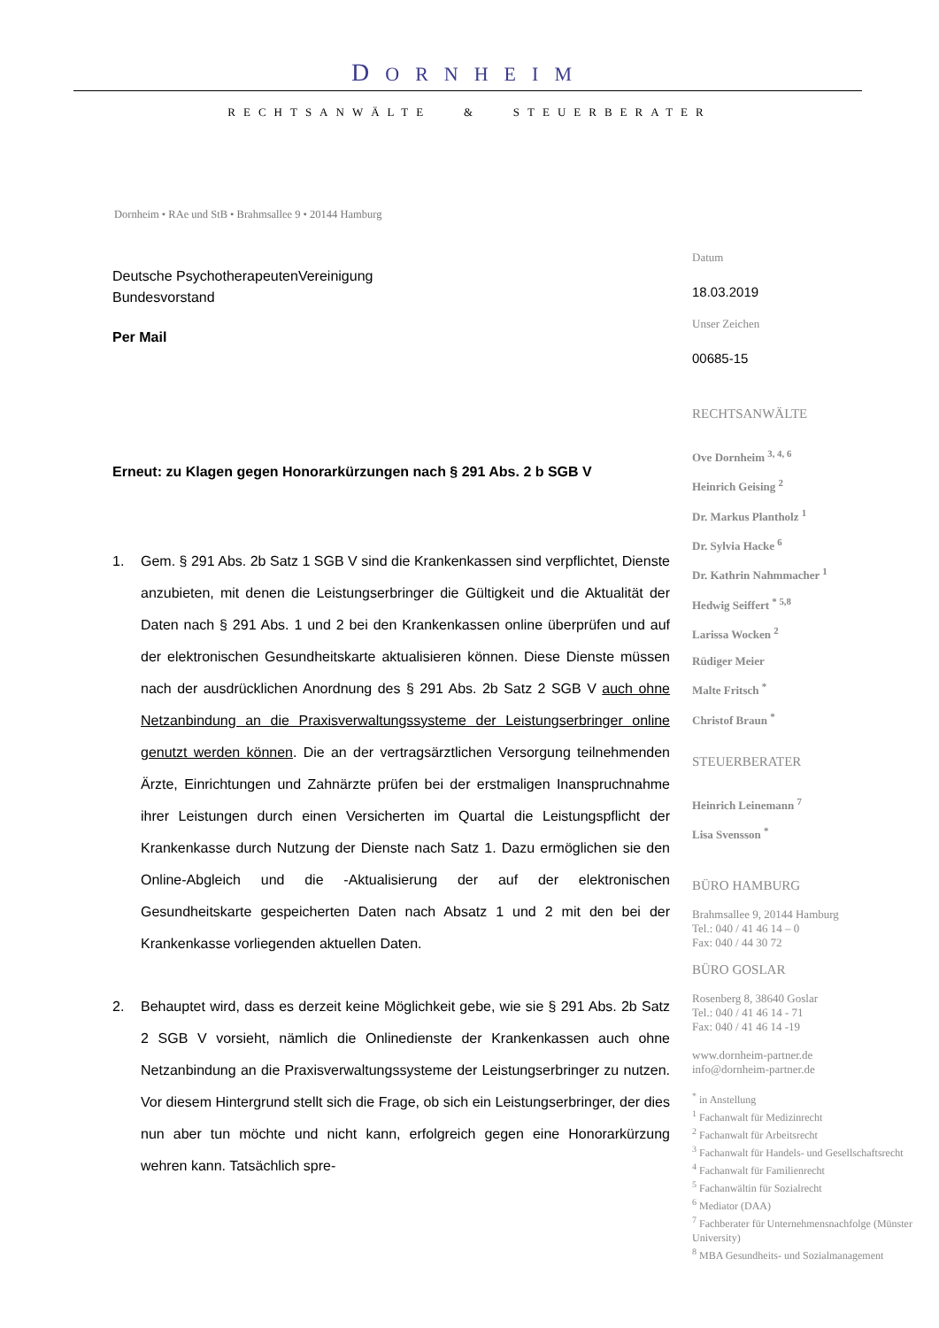DORNHEIM
RECHTSANWÄLTE & STEUERBERATER
Dornheim • RAe und StB • Brahmsallee 9 • 20144 Hamburg
Deutsche PsychotherapeutenVereinigung
Bundesvorstand
Per Mail
Erneut: zu Klagen gegen Honorarkürzungen nach § 291 Abs. 2 b SGB V
1. Gem. § 291 Abs. 2b Satz 1 SGB V sind die Krankenkassen sind verpflichtet, Dienste anzubieten, mit denen die Leistungserbringer die Gültigkeit und die Aktualität der Daten nach § 291 Abs. 1 und 2 bei den Krankenkassen online überprüfen und auf der elektronischen Gesundheitskarte aktualisieren können. Diese Dienste müssen nach der ausdrücklichen Anordnung des § 291 Abs. 2b Satz 2 SGB V auch ohne Netzanbindung an die Praxisverwaltungssysteme der Leistungserbringer online genutzt werden können. Die an der vertragsärztlichen Versorgung teilnehmenden Ärzte, Einrichtungen und Zahnärzte prüfen bei der erstmaligen Inanspruchnahme ihrer Leistungen durch einen Versicherten im Quartal die Leistungspflicht der Krankenkasse durch Nutzung der Dienste nach Satz 1. Dazu ermöglichen sie den Online-Abgleich und die -Aktualisierung der auf der elektronischen Gesundheitskarte gespeicherten Daten nach Absatz 1 und 2 mit den bei der Krankenkasse vorliegenden aktuellen Daten.
2. Behauptet wird, dass es derzeit keine Möglichkeit gebe, wie sie § 291 Abs. 2b Satz 2 SGB V vorsieht, nämlich die Onlinedienste der Krankenkassen auch ohne Netzanbindung an die Praxisverwaltungssysteme der Leistungserbringer zu nutzen. Vor diesem Hintergrund stellt sich die Frage, ob sich ein Leistungserbringer, der dies nun aber tun möchte und nicht kann, erfolgreich gegen eine Honorarkürzung wehren kann. Tatsächlich spre-
Datum
18.03.2019
Unser Zeichen
00685-15
RECHTSANWÄLTE
Ove Dornheim <sup>3, 4, 6</sup>
Heinrich Geising <sup>2</sup>
Dr. Markus Plantholz <sup>1</sup>
Dr. Sylvia Hacke <sup>6</sup>
Dr. Kathrin Nahmmacher <sup>1</sup>
Hedwig Seiffert <sup>* 5,8</sup>
Larissa Wocken <sup>2</sup>
Rüdiger Meier
Malte Fritsch <sup>*</sup>
Christof Braun <sup>*</sup>
STEUERBERATER
Heinrich Leinemann <sup>7</sup>
Lisa Svensson <sup>*</sup>
BÜRO HAMBURG
Brahmsallee 9, 20144 Hamburg
Tel.: 040 / 41 46 14 – 0
Fax: 040 / 44 30 72
BÜRO GOSLAR
Rosenberg 8, 38640 Goslar
Tel.: 040 / 41 46 14 - 71
Fax: 040 / 41 46 14 -19
www.dornheim-partner.de
info@dornheim-partner.de
<sup>*</sup> in Anstellung
<sup>1</sup> Fachanwalt für Medizinrecht
<sup>2</sup> Fachanwalt für Arbeitsrecht
<sup>3</sup> Fachanwalt für Handels- und Gesellschaftsrecht
<sup>4</sup> Fachanwalt für Familienrecht
<sup>5</sup> Fachanwältin für Sozialrecht
<sup>6</sup> Mediator (DAA)
<sup>7</sup> Fachberater für Unternehmensnachfolge (Münster University)
<sup>8</sup> MBA Gesundheits- und Sozialmanagement